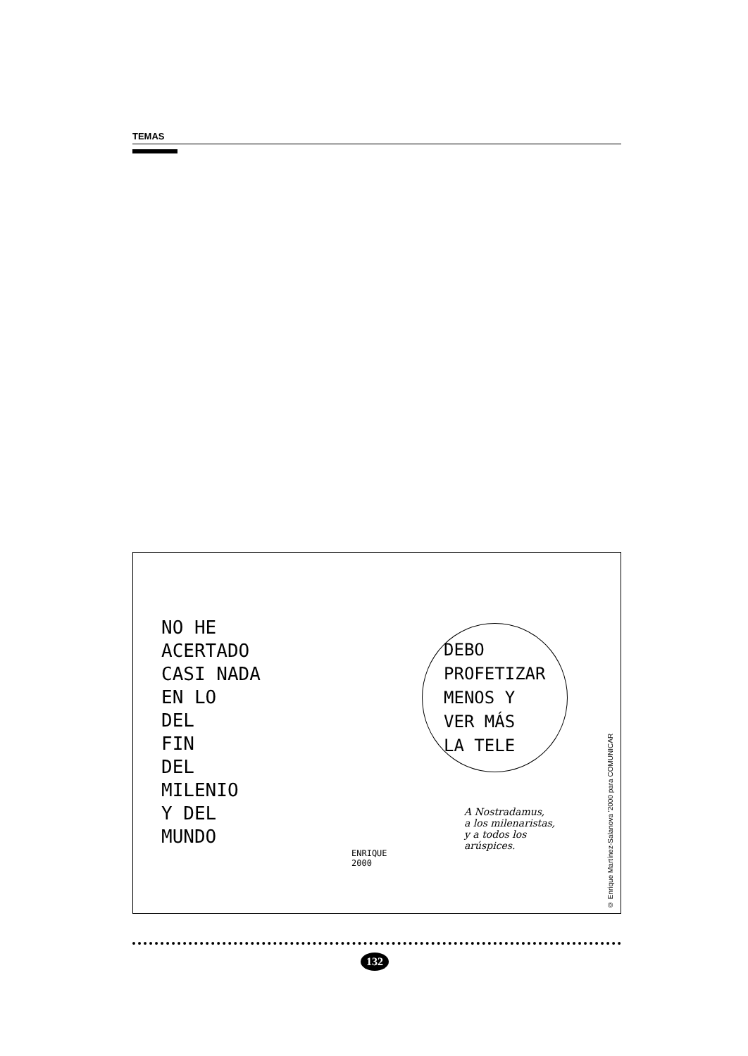TEMAS
NO HE
ACERTADO
CASI NADA
EN LO
DEL
FIN
DEL
MILENIO
Y DEL
MUNDO
DEBO
PROFETIZAR
MENOS Y
VER MÁS
LA TELE
A Nostradamus,
a los milenaristas,
y a todos los
arúspices.
ENRIQUE
2000
© Enrique Martínez-Salanova '2000 para COMUNICAR
132